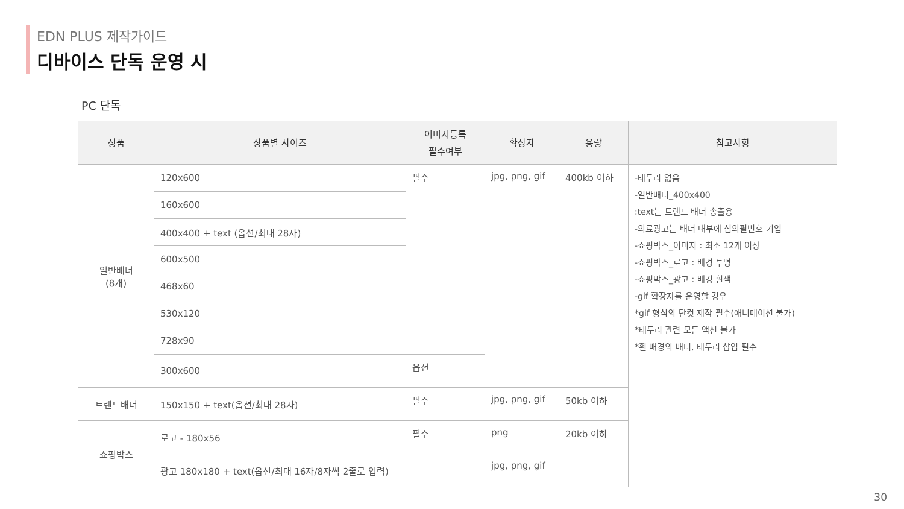EDN PLUS 제작가이드
디바이스 단독 운영 시
PC 단독
| 상품 | 상품별 사이즈 | 이미지등록 필수여부 | 확장자 | 용량 | 참고사항 |
| --- | --- | --- | --- | --- | --- |
| 일반배너 (8개) | 120x600 | 필수 | jpg, png, gif | 400kb 이하 | -테두리 없음 -일반배너_400x400 :text는 트랜드 배너 송출용 -의료광고는 배너 내부에 심의필번호 기입 -쇼핑박스_이미지 : 최소 12개 이상 -쇼핑박스_로고 : 배경 투명 -쇼핑박스_광고 : 배경 흰색 -gif 확장자를 운영할 경우 *gif 형식의 단컷 제작 필수(애니메이션 불가) *테두리 관련 모든 액션 불가 *흰 배경의 배너, 테두리 삽입 필수 |
| | 160x600 | | | | |
| | 400x400 + text (옵션/최대 28자) | | | | |
| | 600x500 | | | | |
| | 468x60 | | | | |
| | 530x120 | | | | |
| | 728x90 | | | | |
| | 300x600 | 옵션 | | | |
| 트렌드배너 | 150x150 + text(옵션/최대 28자) | 필수 | jpg, png, gif | 50kb 이하 | |
| 쇼핑박스 | 로고 - 180x56 | 필수 | png | 20kb 이하 | |
| | 광고 180x180 + text(옵션/최대 16자/8자씩 2줄로 입력) | | jpg, png, gif | | |
30